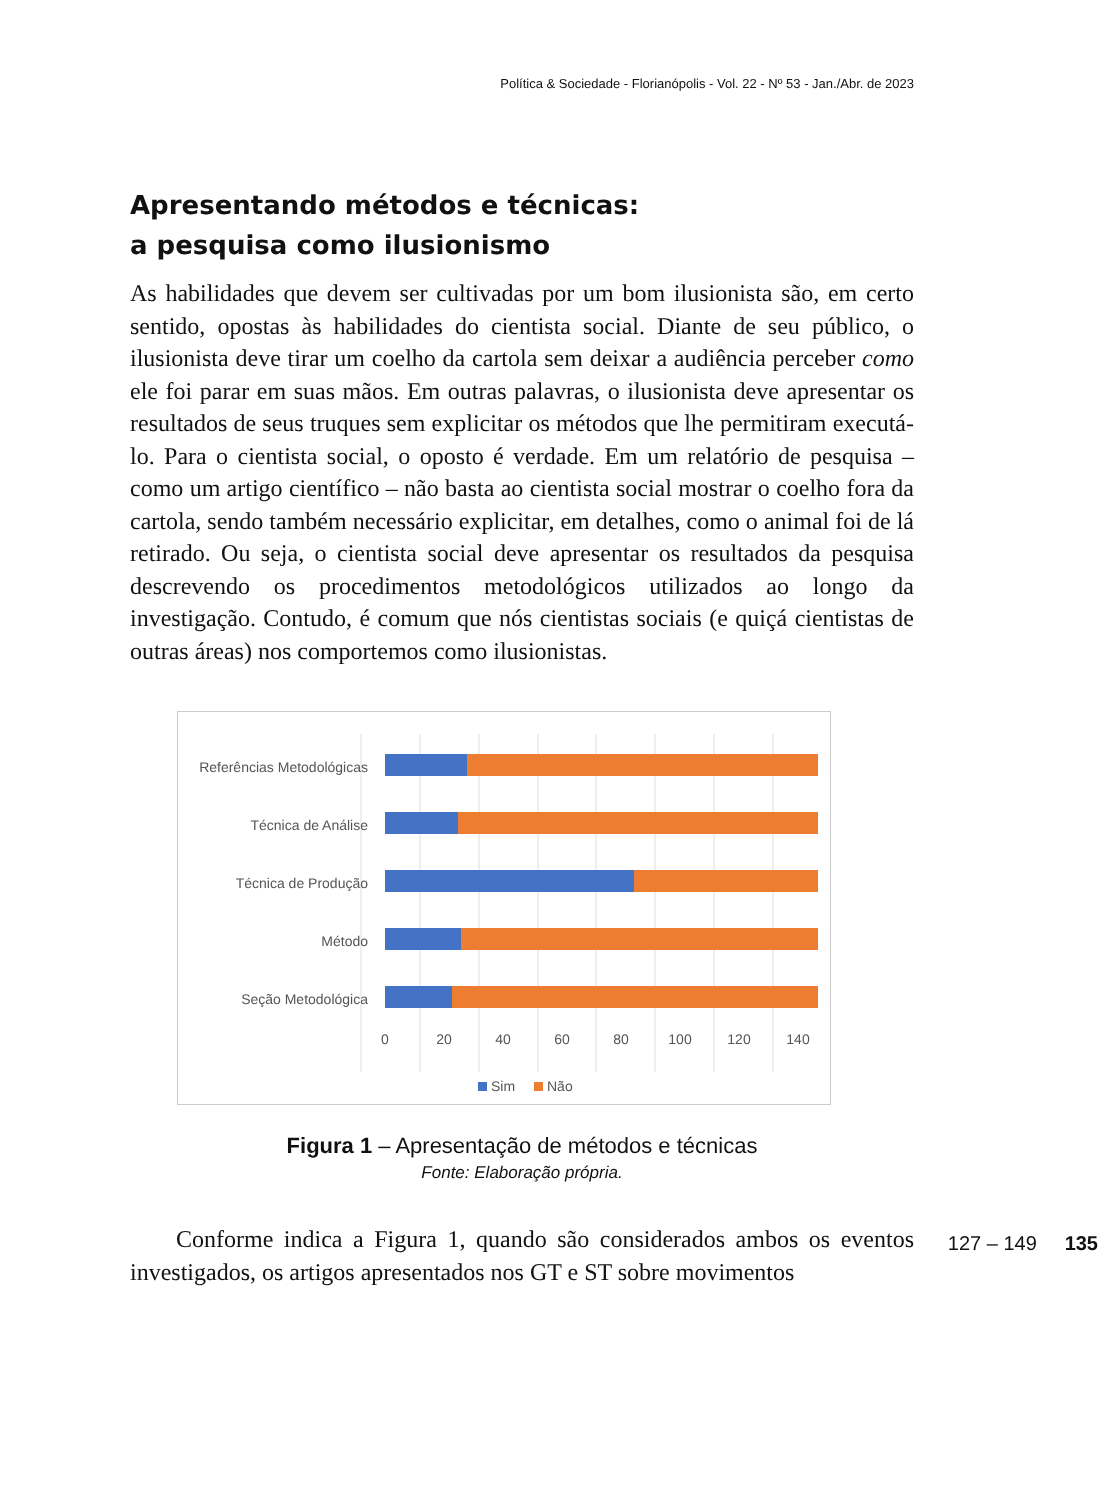Política & Sociedade - Florianópolis - Vol. 22 - Nº 53 - Jan./Abr. de 2023
Apresentando métodos e técnicas:
a pesquisa como ilusionismo
As habilidades que devem ser cultivadas por um bom ilusionista são, em certo sentido, opostas às habilidades do cientista social. Diante de seu público, o ilusionista deve tirar um coelho da cartola sem deixar a audiência perceber como ele foi parar em suas mãos. Em outras palavras, o ilusionista deve apresentar os resultados de seus truques sem explicitar os métodos que lhe permitiram executá-lo. Para o cientista social, o oposto é verdade. Em um relatório de pesquisa – como um artigo científico – não basta ao cientista social mostrar o coelho fora da cartola, sendo também necessário explicitar, em detalhes, como o animal foi de lá retirado. Ou seja, o cientista social deve apresentar os resultados da pesquisa descrevendo os procedimentos metodológicos utilizados ao longo da investigação. Contudo, é comum que nós cientistas sociais (e quiçá cientistas de outras áreas) nos comportemos como ilusionistas.
Referências Metodológicas
Técnica de Análise
Técnica de Produção
Método
Seção Metodológica
0
20
40
60
80
100
120
140
Sim
Não
Figura 1 – Apresentação de métodos e técnicas
Fonte: Elaboração própria.
Conforme indica a Figura 1, quando são considerados ambos os eventos investigados, os artigos apresentados nos GT e ST sobre movimentos
127 – 149 135